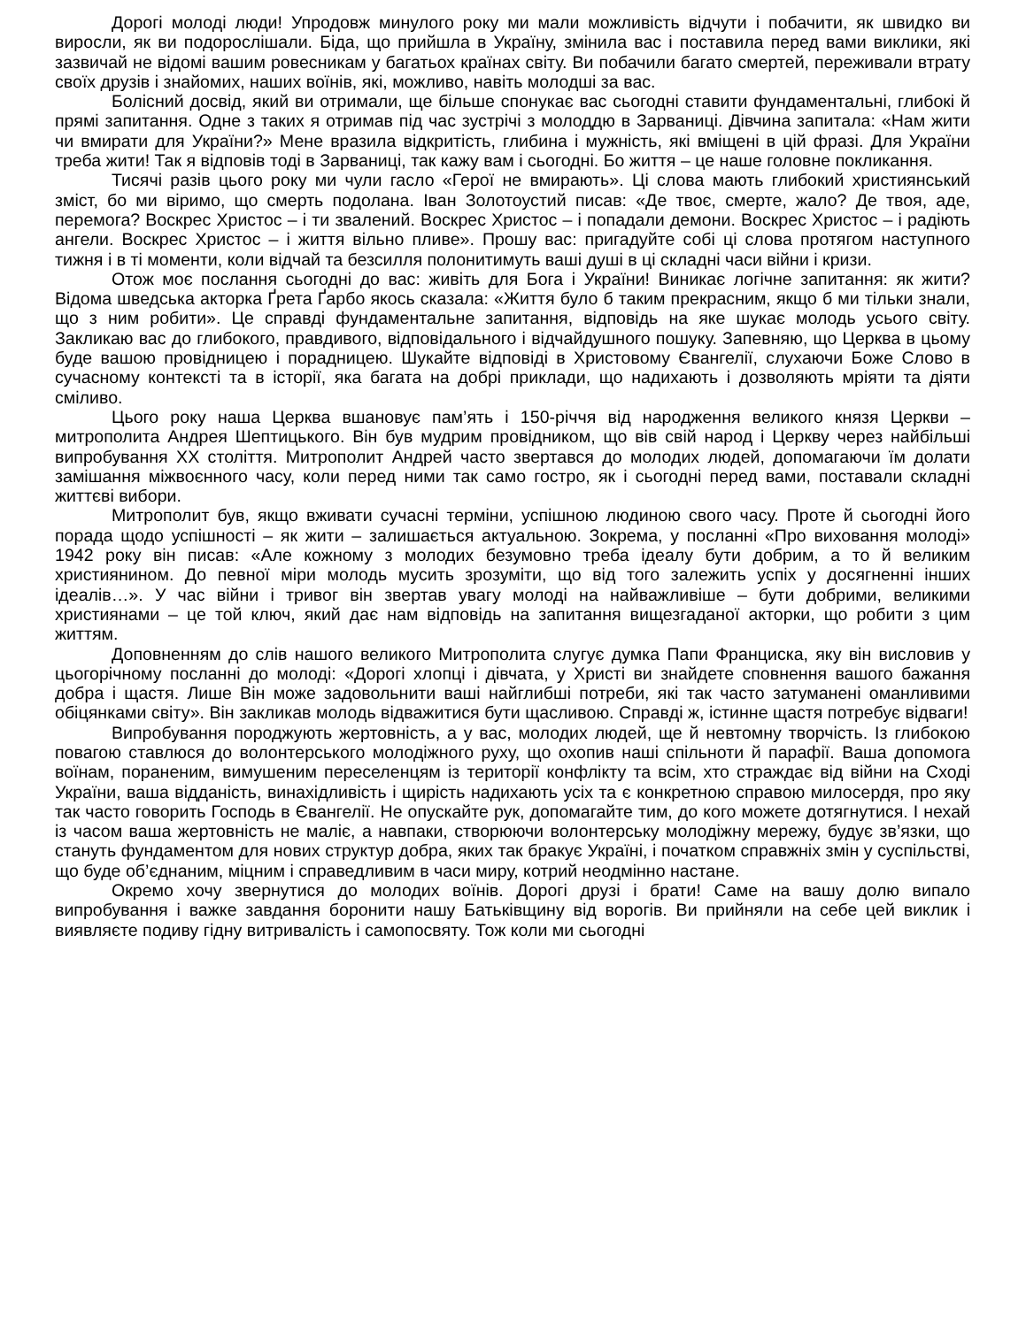Дорогі молоді люди! Упродовж минулого року ми мали можливість відчути і побачити, як швидко ви виросли, як ви подорослішали. Біда, що прийшла в Україну, змінила вас і поставила перед вами виклики, які зазвичай не відомі вашим ровесникам у багатьох країнах світу. Ви побачили багато смертей, переживали втрату своїх друзів і знайомих, наших воїнів, які, можливо, навіть молодші за вас.
Болісний досвід, який ви отримали, ще більше спонукає вас сьогодні ставити фундаментальні, глибокі й прямі запитання. Одне з таких я отримав під час зустрічі з молоддю в Зарваниці. Дівчина запитала: «Нам жити чи вмирати для України?» Мене вразила відкритість, глибина і мужність, які вміщені в цій фразі. Для України треба жити! Так я відповів тоді в Зарваниці, так кажу вам і сьогодні. Бо життя – це наше головне покликання.
Тисячі разів цього року ми чули гасло «Герої не вмирають». Ці слова мають глибокий християнський зміст, бо ми віримо, що смерть подолана. Іван Золотоустий писав: «Де твоє, смерте, жало? Де твоя, аде, перемога? Воскрес Христос – і ти звалений. Воскрес Христос – і попадали демони. Воскрес Христос – і радіють ангели. Воскрес Христос – і життя вільно пливе». Прошу вас: пригадуйте собі ці слова протягом наступного тижня і в ті моменти, коли відчай та безсилля полонитимуть ваші душі в ці складні часи війни і кризи.
Отож моє послання сьогодні до вас: живіть для Бога і України! Виникає логічне запитання: як жити? Відома шведська акторка Ґрета Ґарбо якось сказала: «Життя було б таким прекрасним, якщо б ми тільки знали, що з ним робити». Це справді фундаментальне запитання, відповідь на яке шукає молодь усього світу. Закликаю вас до глибокого, правдивого, відповідального і відчайдушного пошуку. Запевняю, що Церква в цьому буде вашою провідницею і порадницею. Шукайте відповіді в Христовому Євангелії, слухаючи Боже Слово в сучасному контексті та в історії, яка багата на добрі приклади, що надихають і дозволяють мріяти та діяти сміливо.
Цього року наша Церква вшановує пам’ять і 150-річчя від народження великого князя Церкви – митрополита Андрея Шептицького. Він був мудрим провідником, що вів свій народ і Церкву через найбільші випробування ХХ століття. Митрополит Андрей часто звертався до молодих людей, допомагаючи їм долати замішання міжвоєнного часу, коли перед ними так само гостро, як і сьогодні перед вами, поставали складні життєві вибори.
Митрополит був, якщо вживати сучасні терміни, успішною людиною свого часу. Проте й сьогодні його порада щодо успішності – як жити – залишається актуальною. Зокрема, у посланні «Про виховання молоді» 1942 року він писав: «Але кожному з молодих безумовно треба ідеалу бути добрим, а то й великим християнином. До певної міри молодь мусить зрозуміти, що від того залежить успіх у досягненні інших ідеалів…». У час війни і тривог він звертав увагу молоді на найважливіше – бути добрими, великими християнами – це той ключ, який дає нам відповідь на запитання вищезгаданої акторки, що робити з цим життям.
Доповненням до слів нашого великого Митрополита слугує думка Папи Франциска, яку він висловив у цьогорічному посланні до молоді: «Дорогі хлопці і дівчата, у Христі ви знайдете сповнення вашого бажання добра і щастя. Лише Він може задовольнити ваші найглибші потреби, які так часто затуманені оманливими обіцянками світу». Він закликав молодь відважитися бути щасливою. Справді ж, істинне щастя потребує відваги!
Випробування породжують жертовність, а у вас, молодих людей, ще й невтомну творчість. Із глибокою повагою ставлюся до волонтерського молодіжного руху, що охопив наші спільноти й парафії. Ваша допомога воїнам, пораненим, вимушеним переселенцям із території конфлікту та всім, хто страждає від війни на Сході України, ваша відданість, винахідливість і щирість надихають усіх та є конкретною справою милосердя, про яку так часто говорить Господь в Євангелії. Не опускайте рук, допомагайте тим, до кого можете дотягнутися. І нехай із часом ваша жертовність не маліє, а навпаки, створюючи волонтерську молодіжну мережу, будує зв’язки, що стануть фундаментом для нових структур добра, яких так бракує Україні, і початком справжніх змін у суспільстві, що буде об’єднаним, міцним і справедливим в часи миру, котрий неодмінно настане.
Окремо хочу звернутися до молодих воїнів. Дорогі друзі і брати! Саме на вашу долю випало випробування і важке завдання боронити нашу Батьківщину від ворогів. Ви прийняли на себе цей виклик і виявляєте подиву гідну витривалість і самопосвяту. Тож коли ми сьогодні